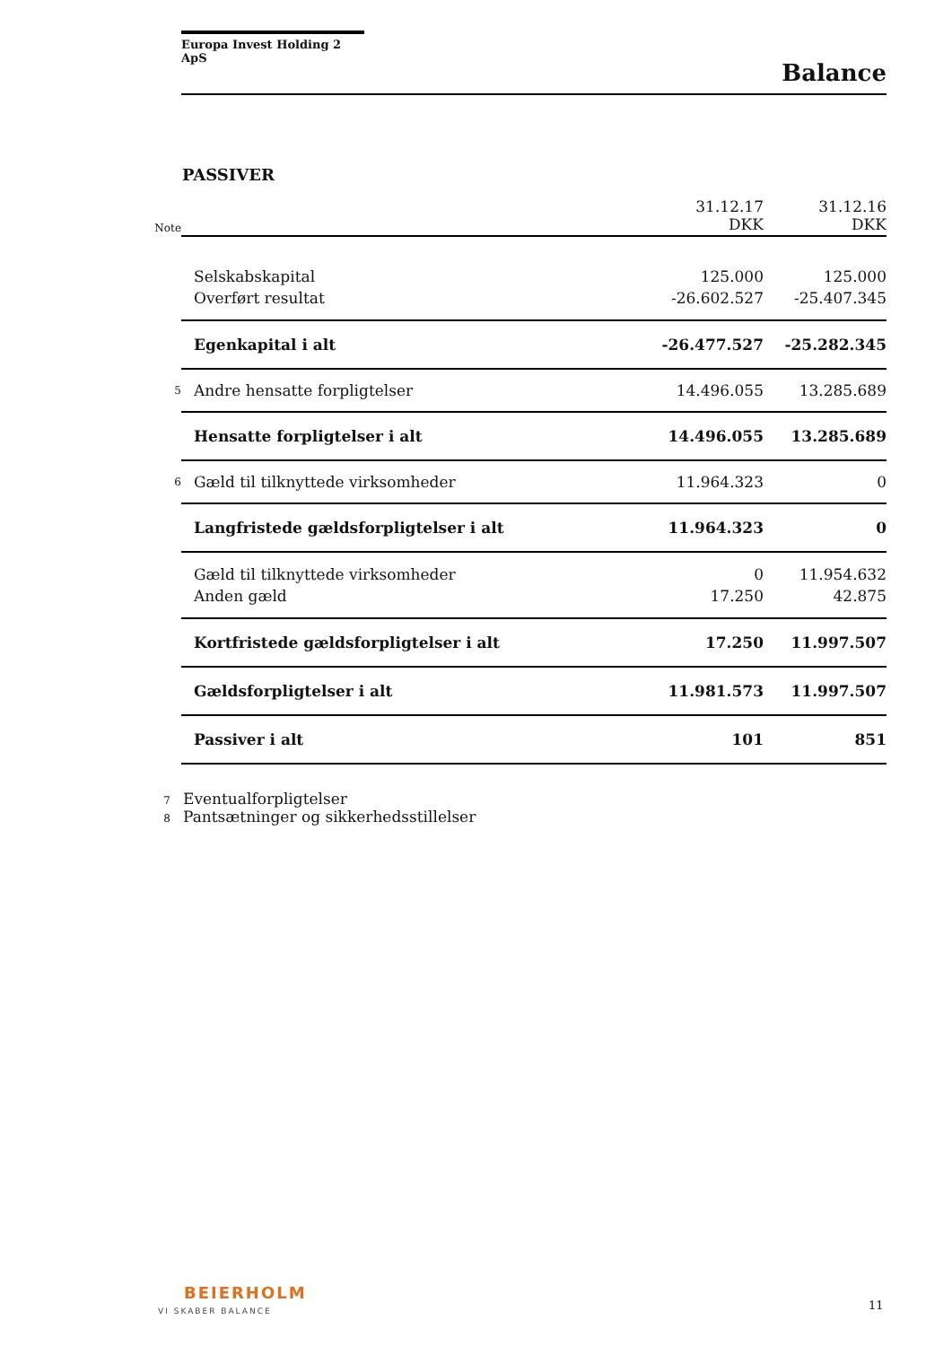Europa Invest Holding 2 ApS
Balance
PASSIVER
| Note | | 31.12.17 DKK | 31.12.16 DKK |
| | Selskabskapital | 125.000 | 125.000 |
| | Overført resultat | -26.602.527 | -25.407.345 |
| | Egenkapital i alt | -26.477.527 | -25.282.345 |
| 5 | Andre hensatte forpligtelser | 14.496.055 | 13.285.689 |
| | Hensatte forpligtelser i alt | 14.496.055 | 13.285.689 |
| 6 | Gæld til tilknyttede virksomheder | 11.964.323 | 0 |
| | Langfristede gældsforpligtelser i alt | 11.964.323 | 0 |
| | Gæld til tilknyttede virksomheder | 0 | 11.954.632 |
| | Anden gæld | 17.250 | 42.875 |
| | Kortfristede gældsforpligtelser i alt | 17.250 | 11.997.507 |
| | Gældsforpligtelser i alt | 11.981.573 | 11.997.507 |
| | Passiver i alt | 101 | 851 |
7 Eventualforpligtelser
8 Pantsætninger og sikkerhedsstillelser
BEIERHOLM
VI SKABER BALANCE 11